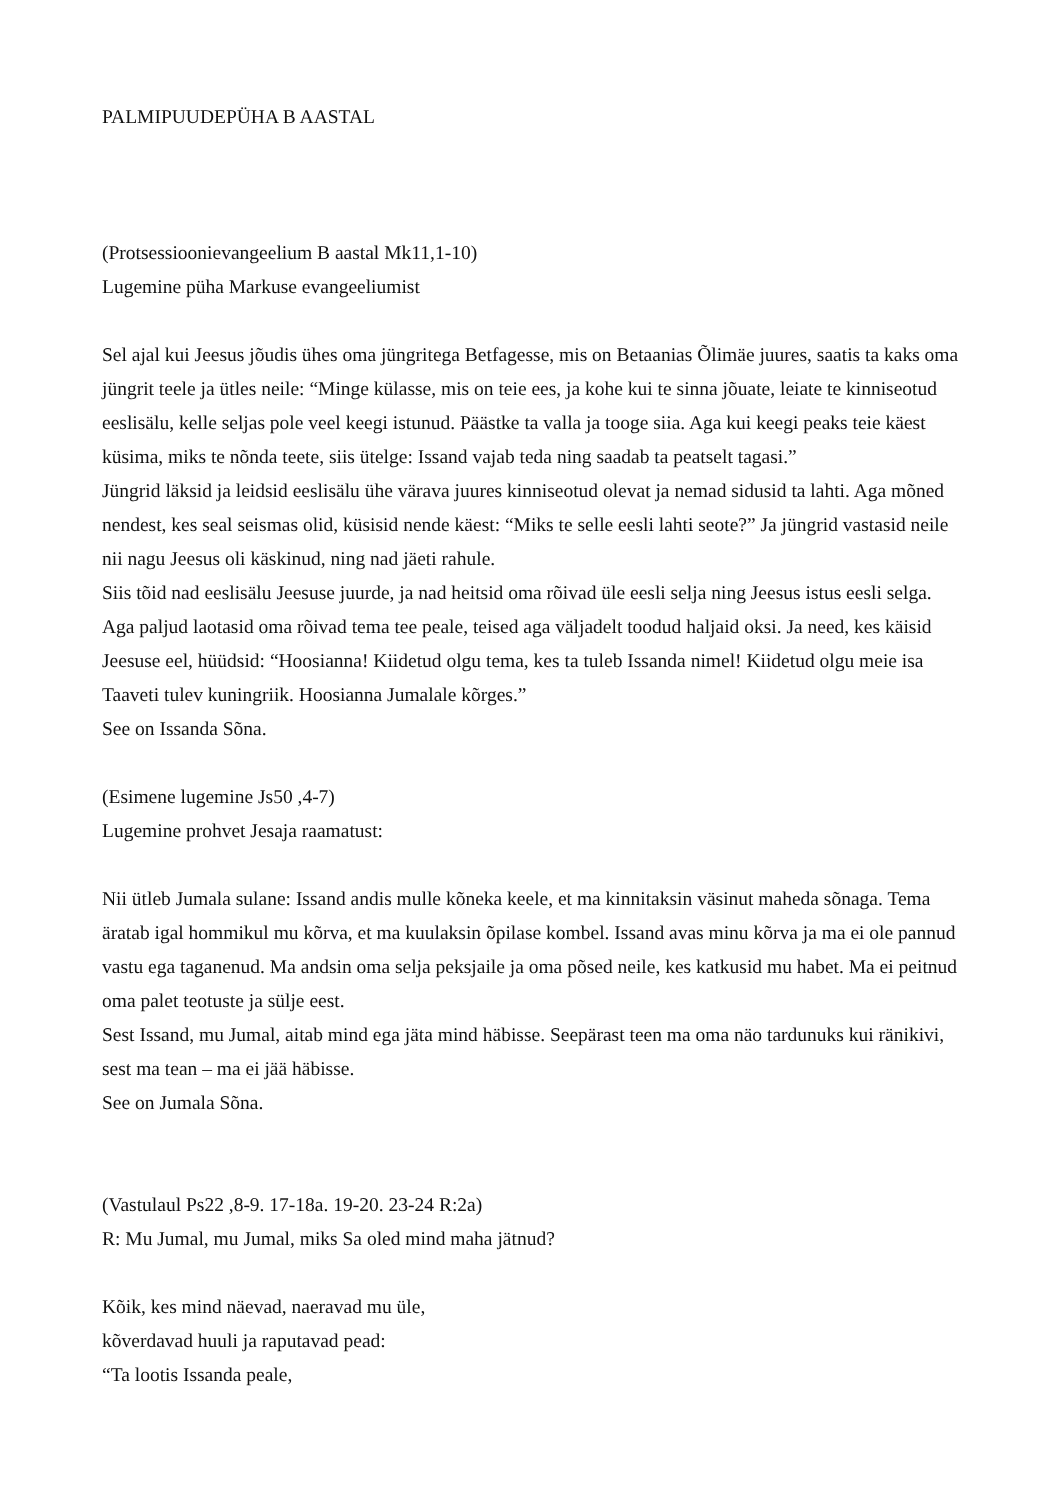PALMIPUUDEPÜHA B AASTAL
(Protsessioonievangeelium B aastal Mk11,1-10)
Lugemine püha Markuse evangeeliumist
Sel ajal kui Jeesus jõudis ühes oma jüngritega Betfagesse, mis on Betaanias Õlimäe juures, saatis ta kaks oma jüngrit teele ja ütles neile: “Minge külasse, mis on teie ees, ja kohe kui te sinna jõuate, leiate te kinniseotud eeslisälu, kelle seljas pole veel keegi istunud. Päästke ta valla ja tooge siia. Aga kui keegi peaks teie käest küsima, miks te nõnda teete, siis ütelge: Issand vajab teda ning saadab ta peatselt tagasi.”
Jüngrid läksid ja leidsid eeslisälu ühe värava juures kinniseotud olevat ja nemad sidusid ta lahti. Aga mõned nendest, kes seal seismas olid, küsisid nende käest: “Miks te selle eesli lahti seote?” Ja jüngrid vastasid neile nii nagu Jeesus oli käskinud, ning nad jäeti rahule.
Siis tõid nad eeslisälu Jeesuse juurde, ja nad heitsid oma rõivad üle eesli selja ning Jeesus istus eesli selga. Aga paljud laotasid oma rõivad tema tee peale, teised aga väljadelt toodud haljaid oksi. Ja need, kes käisid Jeesuse eel, hüüdsid: “Hoosianna! Kiidetud olgu tema, kes ta tuleb Issanda nimel! Kiidetud olgu meie isa Taaveti tulev kuningriik. Hoosianna Jumalale kõrges.”
See on Issanda Sõna.
(Esimene lugemine Js50 ,4-7)
Lugemine prohvet Jesaja raamatust:
Nii ütleb Jumala sulane: Issand andis mulle kõneka keele, et ma kinnitaksin väsinut maheda sõnaga. Tema äratab igal hommikul mu kõrva, et ma kuulaksin õpilase kombel. Issand avas minu kõrva ja ma ei ole pannud vastu ega taganenud. Ma andsin oma selja peksjaile ja oma põsed neile, kes katkusid mu habet. Ma ei peitnud oma palet teotuste ja sülje eest.
Sest Issand, mu Jumal, aitab mind ega jäta mind häbisse. Seepärast teen ma oma näo tardunuks kui ränikivi, sest ma tean – ma ei jää häbisse.
See on Jumala Sõna.
(Vastulaul Ps22 ,8-9. 17-18a. 19-20. 23-24 R:2a)
R: Mu Jumal, mu Jumal, miks Sa oled mind maha jätnud?
Kõik, kes mind näevad, naeravad mu üle,
kõverdavad huuli ja raputavad pead:
“Ta lootis Issanda peale,